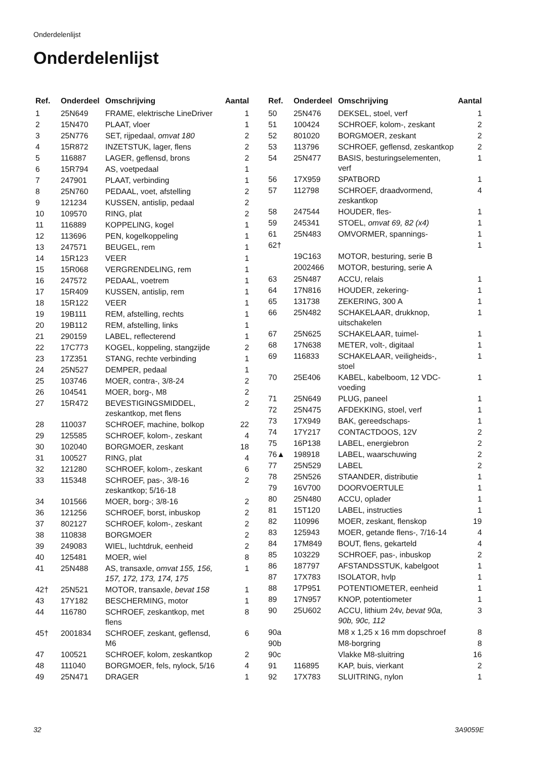Onderdelenlijst
Onderdelenlijst
| Ref. | Onderdeel | Omschrijving | Aantal |
| --- | --- | --- | --- |
| 1 | 25N649 | FRAME, elektrische LineDriver | 1 |
| 2 | 15N470 | PLAAT, vloer | 1 |
| 3 | 25N776 | SET, rijpedaal, omvat 180 | 2 |
| 4 | 15R872 | INZETSTUK, lager, flens | 2 |
| 5 | 116887 | LAGER, geflensd, brons | 2 |
| 6 | 15R794 | AS, voetpedaal | 1 |
| 7 | 247901 | PLAAT, verbinding | 1 |
| 8 | 25N760 | PEDAAL, voet, afstelling | 2 |
| 9 | 121234 | KUSSEN, antislip, pedaal | 2 |
| 10 | 109570 | RING, plat | 2 |
| 11 | 116889 | KOPPELING, kogel | 1 |
| 12 | 113696 | PEN, kogelkoppeling | 1 |
| 13 | 247571 | BEUGEL, rem | 1 |
| 14 | 15R123 | VEER | 1 |
| 15 | 15R068 | VERGRENDELING, rem | 1 |
| 16 | 247572 | PEDAAL, voetrem | 1 |
| 17 | 15R409 | KUSSEN, antislip, rem | 1 |
| 18 | 15R122 | VEER | 1 |
| 19 | 19B111 | REM, afstelling, rechts | 1 |
| 20 | 19B112 | REM, afstelling, links | 1 |
| 21 | 290159 | LABEL, reflecterend | 1 |
| 22 | 17C773 | KOGEL, koppeling, stangzijde | 2 |
| 23 | 17Z351 | STANG, rechte verbinding | 1 |
| 24 | 25N527 | DEMPER, pedaal | 1 |
| 25 | 103746 | MOER, contra-, 3/8-24 | 2 |
| 26 | 104541 | MOER, borg-, M8 | 2 |
| 27 | 15R472 | BEVESTIGINGSMIDDEL, zeskantkop, met flens | 2 |
| 28 | 110037 | SCHROEF, machine, bolkop | 22 |
| 29 | 125585 | SCHROEF, kolom-, zeskant | 4 |
| 30 | 102040 | BORGMOER, zeskant | 18 |
| 31 | 100527 | RING, plat | 4 |
| 32 | 121280 | SCHROEF, kolom-, zeskant | 6 |
| 33 | 115348 | SCHROEF, pas-, 3/8-16 zeskantkop; 5/16-18 | 2 |
| 34 | 101566 | MOER, borg-; 3/8-16 | 2 |
| 36 | 121256 | SCHROEF, borst, inbuskop | 2 |
| 37 | 802127 | SCHROEF, kolom-, zeskant | 2 |
| 38 | 110838 | BORGMOER | 2 |
| 39 | 249083 | WIEL, luchtdruk, eenheid | 2 |
| 40 | 125481 | MOER, wiel | 8 |
| 41 | 25N488 | AS, transaxle, omvat 155, 156, 157, 172, 173, 174, 175 | 1 |
| 42† | 25N521 | MOTOR, transaxle, bevat 158 | 1 |
| 43 | 17Y182 | BESCHERMING, motor | 1 |
| 44 | 116780 | SCHROEF, zeskantkop, met flens | 8 |
| 45† | 2001834 | SCHROEF, zeskant, geflensd, M6 | 6 |
| 47 | 100521 | SCHROEF, kolom, zeskantkop | 2 |
| 48 | 111040 | BORGMOER, fels, nylock, 5/16 | 4 |
| 49 | 25N471 | DRAGER | 1 |
| Ref. | Onderdeel | Omschrijving | Aantal |
| --- | --- | --- | --- |
| 50 | 25N476 | DEKSEL, stoel, verf | 1 |
| 51 | 100424 | SCHROEF, kolom-, zeskant | 2 |
| 52 | 801020 | BORGMOER, zeskant | 2 |
| 53 | 113796 | SCHROEF, geflensd, zeskantkop | 2 |
| 54 | 25N477 | BASIS, besturingselementen, verf | 1 |
| 56 | 17X959 | SPATBORD | 1 |
| 57 | 112798 | SCHROEF, draadvormend, zeskantkop | 4 |
| 58 | 247544 | HOUDER, fles- | 1 |
| 59 | 245341 | STOEL, omvat 69, 82 (x4) | 1 |
| 61 | 25N483 | OMVORMER, spannings- | 1 |
| 62† | | | 1 |
| | 19C163 | MOTOR, besturing, serie B | |
| | 2002466 | MOTOR, besturing, serie A | |
| 63 | 25N487 | ACCU, relais | 1 |
| 64 | 17N816 | HOUDER, zekering- | 1 |
| 65 | 131738 | ZEKERING, 300 A | 1 |
| 66 | 25N482 | SCHAKELAAR, drukknop, uitschakelen | 1 |
| 67 | 25N625 | SCHAKELAAR, tuimel- | 1 |
| 68 | 17N638 | METER, volt-, digitaal | 1 |
| 69 | 116833 | SCHAKELAAR, veiligheids-, stoel | 1 |
| 70 | 25E406 | KABEL, kabelboom, 12 VDC-voeding | 1 |
| 71 | 25N649 | PLUG, paneel | 1 |
| 72 | 25N475 | AFDEKKING, stoel, verf | 1 |
| 73 | 17X949 | BAK, gereedschaps- | 1 |
| 74 | 17Y217 | CONTACTDOOS, 12V | 2 |
| 75 | 16P138 | LABEL, energiebron | 2 |
| 76▲ | 198918 | LABEL, waarschuwing | 2 |
| 77 | 25N529 | LABEL | 2 |
| 78 | 25N526 | STAANDER, distributie | 1 |
| 79 | 16V700 | DOORVOERTULE | 1 |
| 80 | 25N480 | ACCU, oplader | 1 |
| 81 | 15T120 | LABEL, instructies | 1 |
| 82 | 110996 | MOER, zeskant, flenskop | 19 |
| 83 | 125943 | MOER, getande flens-, 7/16-14 | 4 |
| 84 | 17M849 | BOUT, flens, gekarteld | 4 |
| 85 | 103229 | SCHROEF, pas-, inbuskop | 2 |
| 86 | 187797 | AFSTANDSSTUK, kabelgoot | 1 |
| 87 | 17X783 | ISOLATOR, hvlp | 1 |
| 88 | 17P951 | POTENTIOMETER, eenheid | 1 |
| 89 | 17N957 | KNOP, potentiometer | 1 |
| 90 | 25U602 | ACCU, lithium 24v, bevat 90a, 90b, 90c, 112 | 3 |
| 90a | | M8 x 1,25 x 16 mm dopschroef | 8 |
| 90b | | M8-borgring | 8 |
| 90c | | Vlakke M8-sluitring | 16 |
| 91 | 116895 | KAP, buis, vierkant | 2 |
| 92 | 17X783 | SLUITRING, nylon | 1 |
32 3A9059E